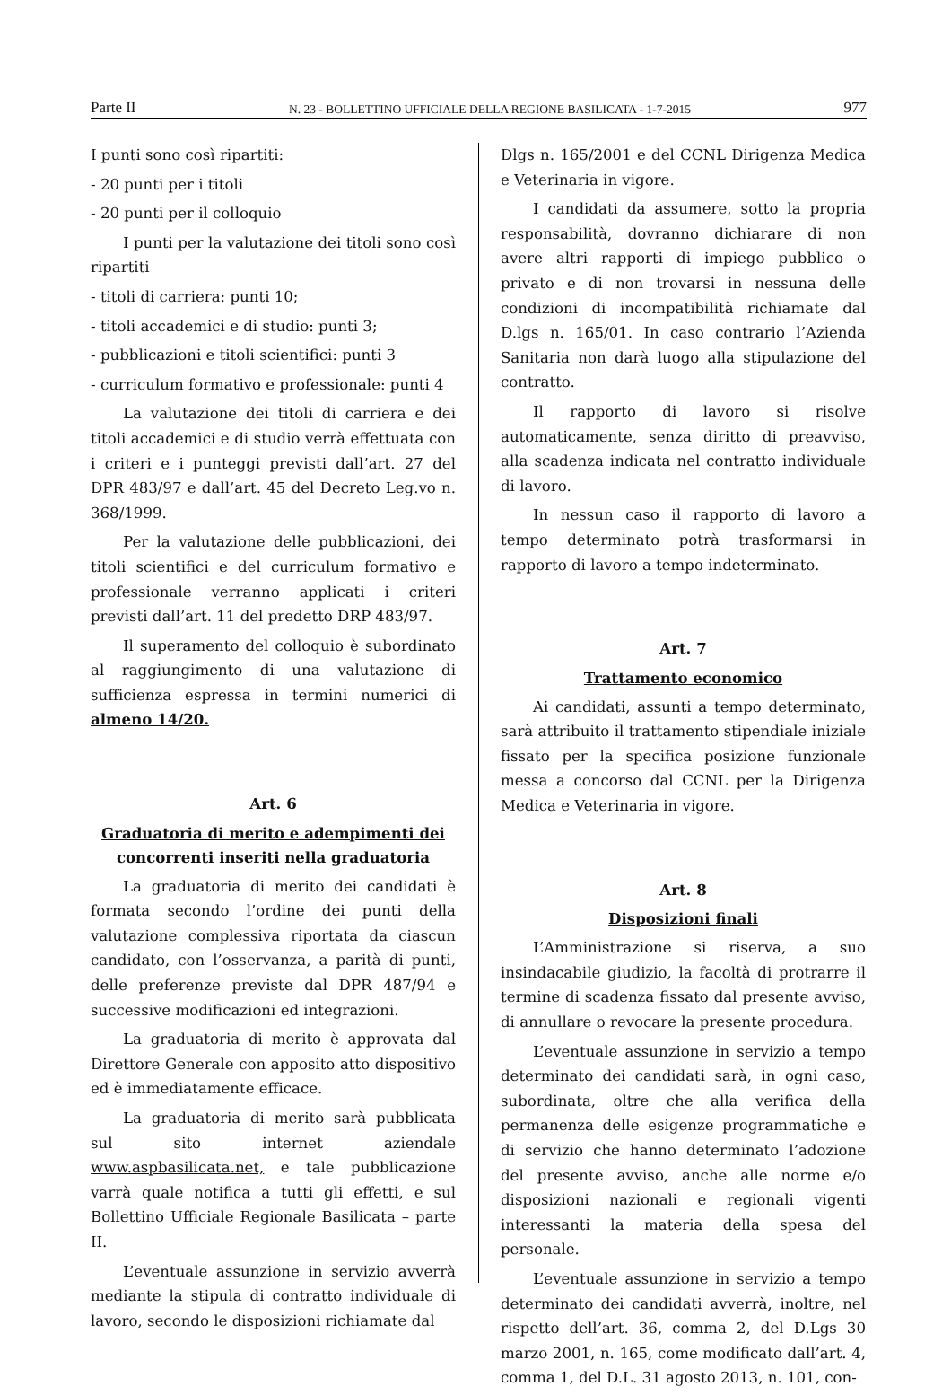Parte II N. 23 - BOLLETTINO UFFICIALE DELLA REGIONE BASILICATA - 1-7-2015 977
I punti sono così ripartiti:
- 20 punti per i titoli
- 20 punti per il colloquio
I punti per la valutazione dei titoli sono così ripartiti
- titoli di carriera: punti 10;
- titoli accademici e di studio: punti 3;
- pubblicazioni e titoli scientifici: punti 3
- curriculum formativo e professionale: punti 4
La valutazione dei titoli di carriera e dei titoli accademici e di studio verrà effettuata con i criteri e i punteggi previsti dall’art. 27 del DPR 483/97 e dall’art. 45 del Decreto Leg.vo n. 368/1999.
Per la valutazione delle pubblicazioni, dei titoli scientifici e del curriculum formativo e professionale verranno applicati i criteri previsti dall’art. 11 del predetto DRP 483/97.
Il superamento del colloquio è subordinato al raggiungimento di una valutazione di sufficienza espressa in termini numerici di almeno 14/20.
Art. 6
Graduatoria di merito e adempimenti dei concorrenti inseriti nella graduatoria
La graduatoria di merito dei candidati è formata secondo l’ordine dei punti della valutazione complessiva riportata da ciascun candidato, con l’osservanza, a parità di punti, delle preferenze previste dal DPR 487/94 e successive modificazioni ed integrazioni.
La graduatoria di merito è approvata dal Direttore Generale con apposito atto dispositivo ed è immediatamente efficace.
La graduatoria di merito sarà pubblicata sul sito internet aziendale www.aspbasilicata.net, e tale pubblicazione varrà quale notifica a tutti gli effetti, e sul Bollettino Ufficiale Regionale Basilicata – parte II.
L’eventuale assunzione in servizio avverrà mediante la stipula di contratto individuale di lavoro, secondo le disposizioni richiamate dal
Dlgs n. 165/2001 e del CCNL Dirigenza Medica e Veterinaria in vigore.
I candidati da assumere, sotto la propria responsabilità, dovranno dichiarare di non avere altri rapporti di impiego pubblico o privato e di non trovarsi in nessuna delle condizioni di incompatibilità richiamate dal D.lgs n. 165/01. In caso contrario l’Azienda Sanitaria non darà luogo alla stipulazione del contratto.
Il rapporto di lavoro si risolve automaticamente, senza diritto di preavviso, alla scadenza indicata nel contratto individuale di lavoro.
In nessun caso il rapporto di lavoro a tempo determinato potrà trasformarsi in rapporto di lavoro a tempo indeterminato.
Art. 7
Trattamento economico
Ai candidati, assunti a tempo determinato, sarà attribuito il trattamento stipendiale iniziale fissato per la specifica posizione funzionale messa a concorso dal CCNL per la Dirigenza Medica e Veterinaria in vigore.
Art. 8
Disposizioni finali
L’Amministrazione si riserva, a suo insindacabile giudizio, la facoltà di protrarre il termine di scadenza fissato dal presente avviso, di annullare o revocare la presente procedura.
L’eventuale assunzione in servizio a tempo determinato dei candidati sarà, in ogni caso, subordinata, oltre che alla verifica della permanenza delle esigenze programmatiche e di servizio che hanno determinato l’adozione del presente avviso, anche alle norme e/o disposizioni nazionali e regionali vigenti interessanti la materia della spesa del personale.
L’eventuale assunzione in servizio a tempo determinato dei candidati avverrà, inoltre, nel rispetto dell’art. 36, comma 2, del D.Lgs 30 marzo 2001, n. 165, come modificato dall’art. 4, comma 1, del D.L. 31 agosto 2013, n. 101, con-